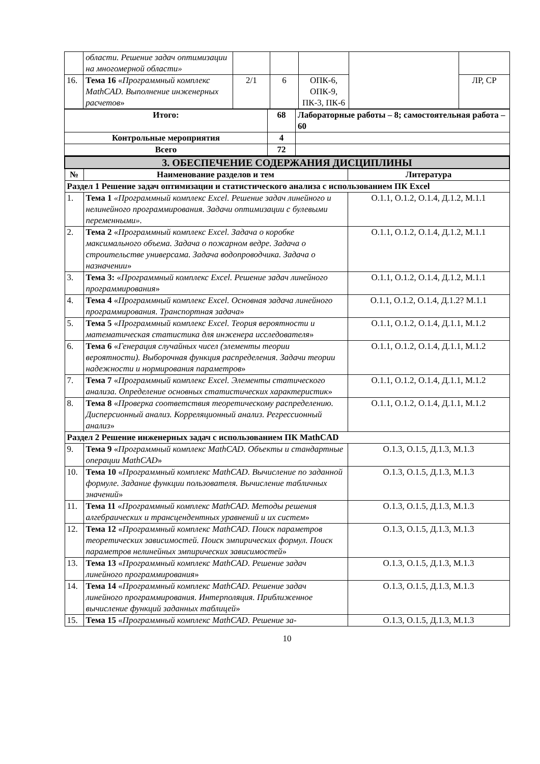| | области. Решение задач опти­мизации на многомерной об­ласти» | | | | | |
| 16. | Тема 16 « Программный ком­плекс MathCAD. Выполнение инженерных расчетов » | 2/1 | 6 | ОПК-6, ОПК-9, ПК-3, ПК-6 | | ЛР, СР |
| Итого: | 68 | Лабораторные работы – 8; самостоятельная работа – 60 |
| --- | --- | --- |
| Контрольные мероприятия | 4 | |
| Всего | 72 | |
| 3. ОБЕСПЕЧЕНИЕ СОДЕРЖАНИЯ ДИСЦИПЛИНЫ | | |
| № | Наименование разделов и тем | Литература |
| Раздел 1 Решение задач оптимизации и статистического анализа с использованием ПК Excel | | |
| 1. | Тема 1 «Программный комплекс Excel. Решение задач линейного и нелинейного программирования. Задачи оптимизации с булевыми переменными». | О.1.1, О.1.2, О.1.4, Д.1.2, М.1.1 |
| 2. | Тема 2 « Программный комплекс Excel. Задача о короб­ке максимального объема. Задача о пожарном ведре. За­дача о строительстве универсама. Задача водопроводчи­ка. Задача о назначении » | О.1.1, О.1.2, О.1.4, Д.1.2, М.1.1 |
| 3. | Тема 3: « Программный комплекс Excel. Решение задач линейного программирования » | О.1.1, О.1.2, О.1.4, Д.1.2, М.1.1 |
| 4. | Тема 4 « Программный комплекс Excel. Основная задача линейного программирования. Транспортная задача » | О.1.1, О.1.2, О.1.4, Д.1.2? М.1.1 |
| 5. | Тема 5 « Программный комплекс Excel. Теория вероятно­сти и математическая статистика для инженера иссле­дователя » | О.1.1, О.1.2, О.1.4, Д.1.1, М.1.2 |
| 6. | Тема 6 « Генерация случайных чисел (элементы теории вероятности). Выборочная функция распределения. Зада­чи теории надежности и нормирования параметров » | О.1.1, О.1.2, О.1.4, Д.1.1, М.1.2 |
| 7. | Тема 7 « Программный комплекс Excel. Элементы стати­ческого анализа. Определение основных статистических характеристик » | О.1.1, О.1.2, О.1.4, Д.1.1, М.1.2 |
| 8. | Тема 8 « Проверка соответствия теоретическому рас­пределению. Дисперсионный анализ. Корреляционный ана­лиз. Регрессионный анализ » | О.1.1, О.1.2, О.1.4, Д.1.1, М.1.2 |
| Раздел 2 Решение инженерных задач с использованием ПК MathCAD | | |
| 9. | Тема 9 « Программный комплекс MathCAD. Объекты и стандартные операции MathCAD » | О.1.3, О.1.5, Д.1.3, М.1.3 |
| 10. | Тема 10 « Программный комплекс MathCAD. Вычисление по заданной формуле. Задание функции пользователя. Вы­числение табличных значений » | О.1.3, О.1.5, Д.1.3, М.1.3 |
| 11. | Тема 11 « Программный комплекс MathCAD. Методы ре­шения алгебраических и трансцендентных уравнений и их систем » | О.1.3, О.1.5, Д.1.3, М.1.3 |
| 12. | Тема 12 « Программный комплекс MathCAD. Поиск пара­метров теоретических зависимостей. Поиск эмпириче­ских формул. Поиск параметров нелинейных эмпирических зависимостей » | О.1.3, О.1.5, Д.1.3, М.1.3 |
| 13. | Тема 13 « Программный комплекс MathCAD. Решение за­дач линейного программирования » | О.1.3, О.1.5, Д.1.3, М.1.3 |
| 14. | Тема 14 « Программный комплекс MathCAD. Решение за­дач линейного программирования. Интерполяция. При­ближенное вычисление функций заданных таблицей » | О.1.3, О.1.5, Д.1.3, М.1.3 |
| 15. | Тема 15 « Программный комплекс MathCAD. Решение за- | О.1.3, О.1.5, Д.1.3, М.1.3 |
10